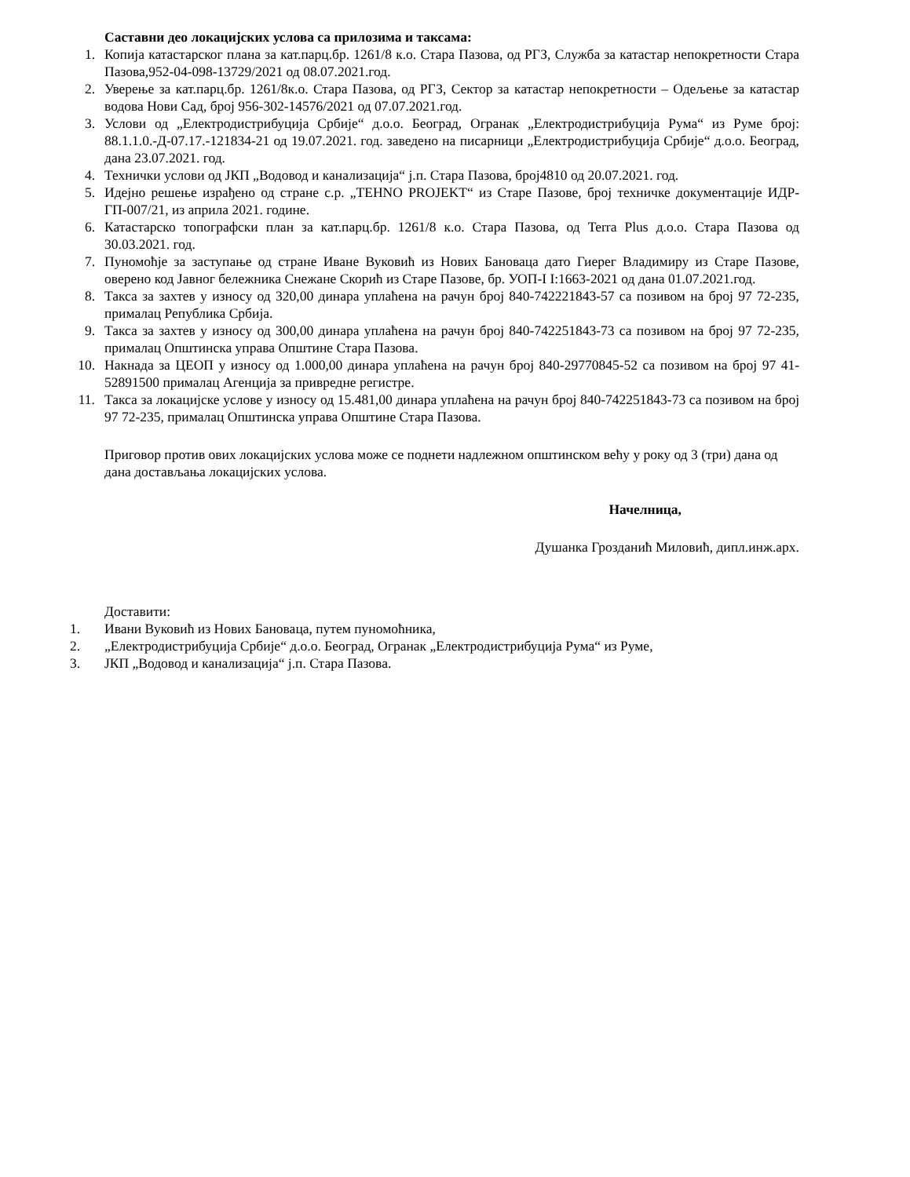Саставни део локацијских услова са прилозима и таксама:
1. Копија катастарског плана за кат.парц.бр. 1261/8 к.о. Стара Пазова, од РГЗ, Служба за катастар непокретности Стара Пазова,952-04-098-13729/2021 од 08.07.2021.год.
2. Уверење за кат.парц.бр. 1261/8к.о. Стара Пазова, од РГЗ, Сектор за катастар непокретности – Одељење за катастар водова Нови Сад, број 956-302-14576/2021 од 07.07.2021.год.
3. Услови од „Електродистрибуција Србије“ д.о.о. Београд, Огранак „Електродистрибуција Рума“ из Руме број: 88.1.1.0.-Д-07.17.-121834-21 од 19.07.2021. год. заведено на писарници „Електродистрибуција Србије“ д.о.о. Београд, дана 23.07.2021. год.
4. Технички услови од ЈКП „Водовод и канализација“ ј.п. Стара Пазова, број4810 од 20.07.2021. год.
5. Идејно решење израђено од стране с.р. „TEHNO PROJEKT“ из Старе Пазове, број техничке документације ИДР-ГП-007/21, из априла 2021. године.
6. Катастарско топографски план за кат.парц.бр. 1261/8 к.о. Стара Пазова, од Terra Plus д.о.о. Стара Пазова од 30.03.2021. год.
7. Пуномоћје за заступање од стране Иване Вуковић из Нових Бановаца дато Гиерег Владимиру из Старе Пазове, оверено код Јавног бележника Снежане Скорић из Старе Пазове, бр. УОП-I I:1663-2021 од дана 01.07.2021.год.
8. Такса за захтев у износу од 320,00 динара уплаћена на рачун број 840-742221843-57 са позивом на број 97 72-235, прималац Република Србија.
9. Такса за захтев у износу од 300,00 динара уплаћена на рачун број 840-742251843-73 са позивом на број 97 72-235, прималац Општинска управа Општине Стара Пазова.
10. Накнада за ЦЕОП у износу од 1.000,00 динара уплаћена на рачун број 840-29770845-52 са позивом на број 97 41-52891500 прималац Агенција за привредне регистре.
11. Такса за локацијске услове у износу од 15.481,00 динара уплаћена на рачун број 840-742251843-73 са позивом на број 97 72-235, прималац Општинска управа Општине Стара Пазова.
Приговор против ових локацијских услова може се поднети надлежном општинском већу у року од 3 (три) дана од дана достављања локацијских услова.
Начелница,
Душанка Грозданић Миловић, дипл.инж.арх.
Доставити:
1. Ивани Вуковић из Нових Бановаца, путем пуномоћника,
2. „Електродистрибуција Србије“ д.о.о. Београд, Огранак „Електродистрибуција Рума“ из Руме,
3. ЈКП „Водовод и канализација“ ј.п. Стара Пазова.